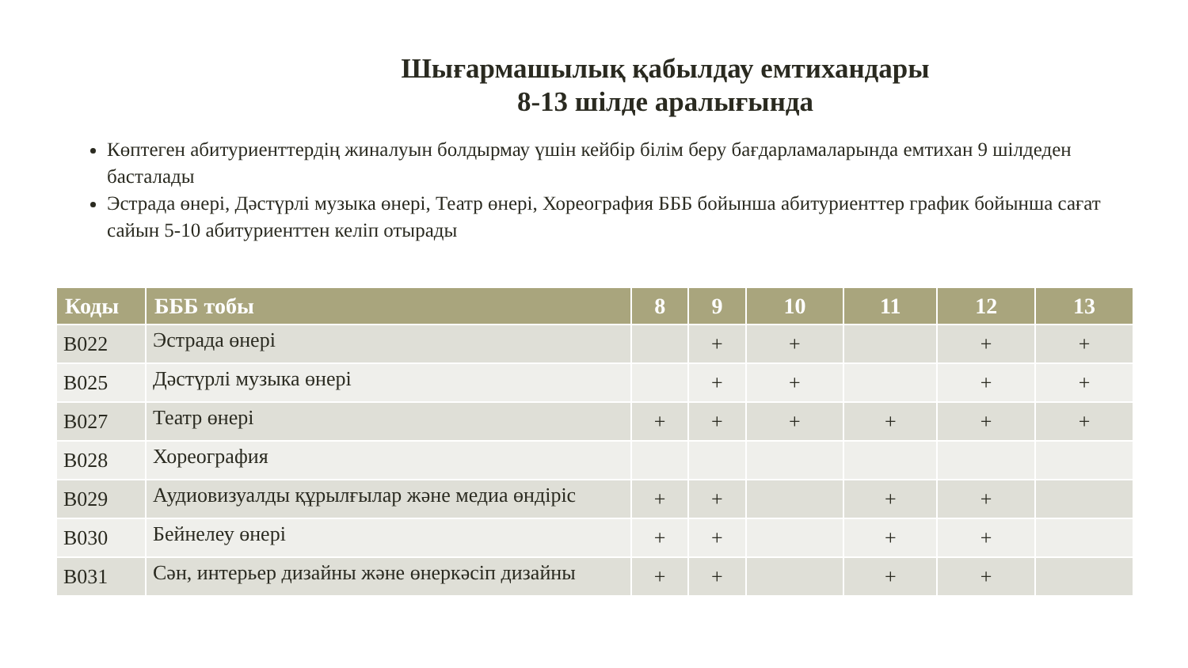Шығармашылық қабылдау емтихандары
8-13 шілде аралығында
Көптеген абитуриенттердің жиналуын болдырмау үшін кейбір білім беру бағдарламаларында емтихан 9 шілдеден басталады
Эстрада өнері, Дәстүрлі музыка өнері, Театр өнері, Хореография БББ бойынша абитуриенттер график бойынша сағат сайын 5-10 абитуриенттен келіп отырады
| Коды | БББ тобы | 8 | 9 | 10 | 11 | 12 | 13 |
| --- | --- | --- | --- | --- | --- | --- | --- |
| B022 | Эстрада өнері | | + | + | | + | + |
| B025 | Дәстүрлі музыка өнері | | + | + | | + | + |
| B027 | Театр өнері | + | + | + | + | + | + |
| B028 | Хореография | | | | | | |
| B029 | Аудиовизуалды құрылғылар және медиа өндіріс | + | + | | + | + | |
| B030 | Бейнелеу өнері | + | + | | + | + | |
| B031 | Сән, интерьер дизайны және өнеркәсіп дизайны | + | + | | + | + | |